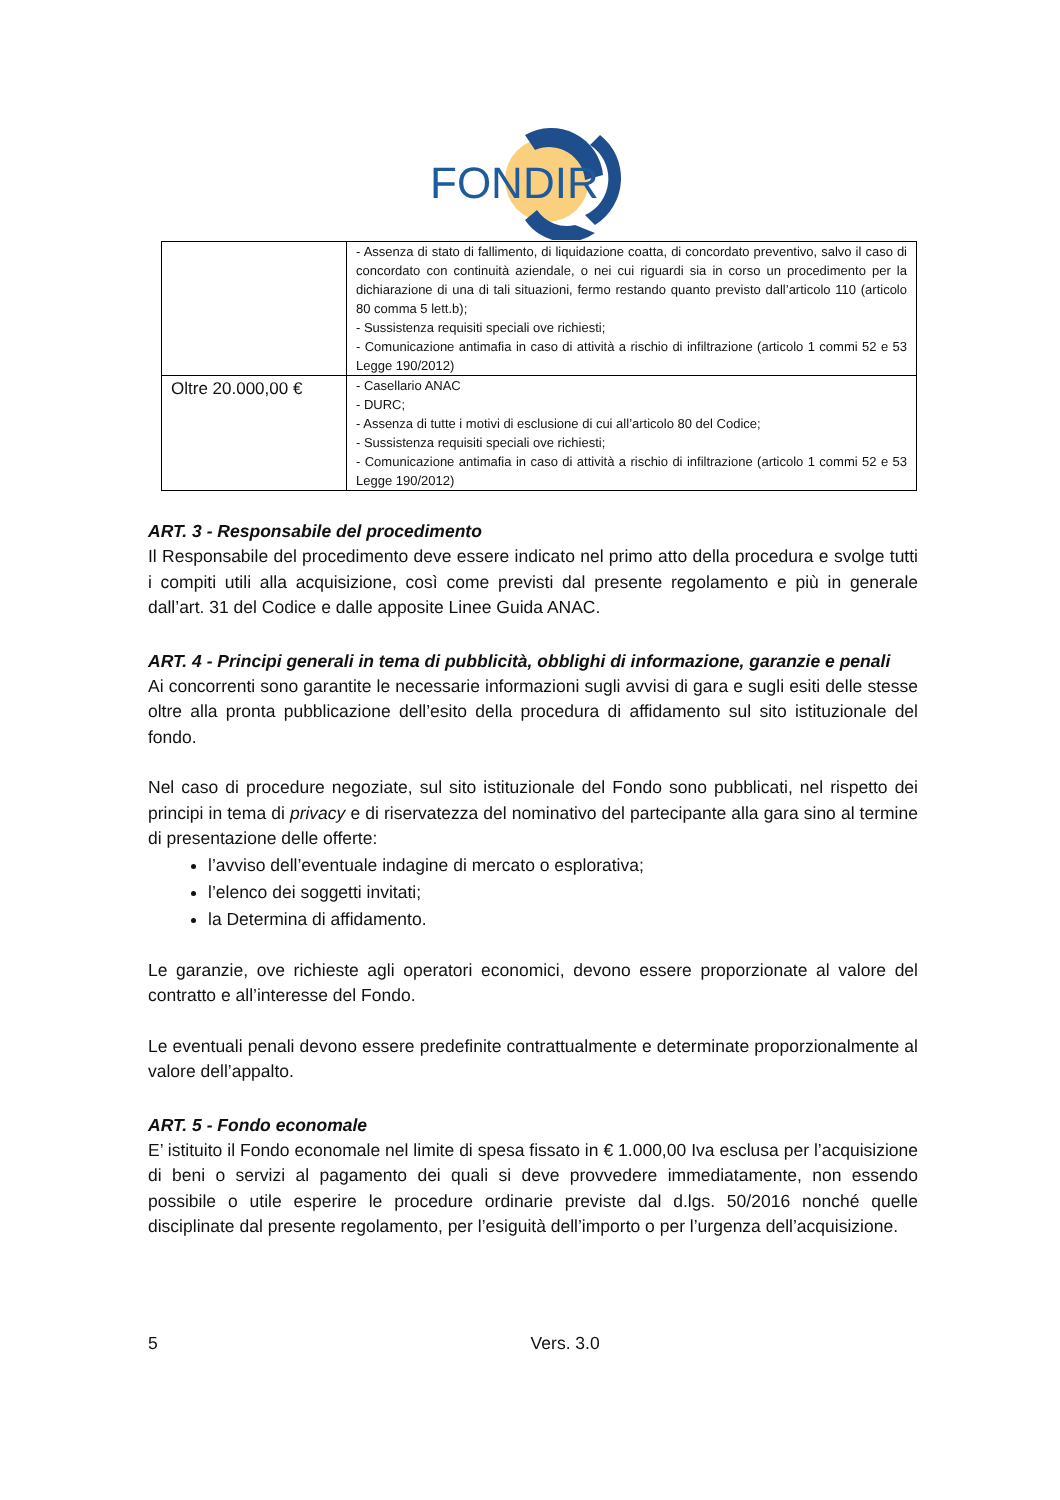FONDIR
| | - Assenza di stato di fallimento, di liquidazione coatta, di concordato preventivo, salvo il caso di concordato con continuità aziendale, o nei cui riguardi sia in corso un procedimento per la dichiarazione di una di tali situazioni, fermo restando quanto previsto dall’articolo 110 (articolo 80 comma 5 lett.b); - Sussistenza requisiti speciali ove richiesti; - Comunicazione antimafia in caso di attività a rischio di infiltrazione (articolo 1 commi 52 e 53 Legge 190/2012) |
| Oltre 20.000,00 € | - Casellario ANAC - DURC; - Assenza di tutte i motivi di esclusione di cui all’articolo 80 del Codice; - Sussistenza requisiti speciali ove richiesti; - Comunicazione antimafia in caso di attività a rischio di infiltrazione (articolo 1 commi 52 e 53 Legge 190/2012) |
ART. 3 - Responsabile del procedimento
Il Responsabile del procedimento deve essere indicato nel primo atto della procedura e svolge tutti i compiti utili alla acquisizione, così come previsti dal presente regolamento e più in generale dall’art. 31 del Codice e dalle apposite Linee Guida ANAC.
ART. 4 - Principi generali in tema di pubblicità, obblighi di informazione, garanzie e penali
Ai concorrenti sono garantite le necessarie informazioni sugli avvisi di gara e sugli esiti delle stesse oltre alla pronta pubblicazione dell’esito della procedura di affidamento sul sito istituzionale del fondo.
Nel caso di procedure negoziate, sul sito istituzionale del Fondo sono pubblicati, nel rispetto dei principi in tema di privacy e di riservatezza del nominativo del partecipante alla gara sino al termine di presentazione delle offerte:
l’avviso dell’eventuale indagine di mercato o esplorativa;
l’elenco dei soggetti invitati;
la Determina di affidamento.
Le garanzie, ove richieste agli operatori economici, devono essere proporzionate al valore del contratto e all’interesse del Fondo.
Le eventuali penali devono essere predefinite contrattualmente e determinate proporzionalmente al valore dell’appalto.
ART. 5 - Fondo economale
E’ istituito il Fondo economale nel limite di spesa fissato in € 1.000,00 Iva esclusa per l’acquisizione di beni o servizi al pagamento dei quali si deve provvedere immediatamente, non essendo possibile o utile esperire le procedure ordinarie previste dal d.lgs. 50/2016 nonché quelle disciplinate dal presente regolamento, per l’esiguità dell’importo o per l’urgenza dell’acquisizione.
5 Vers. 3.0